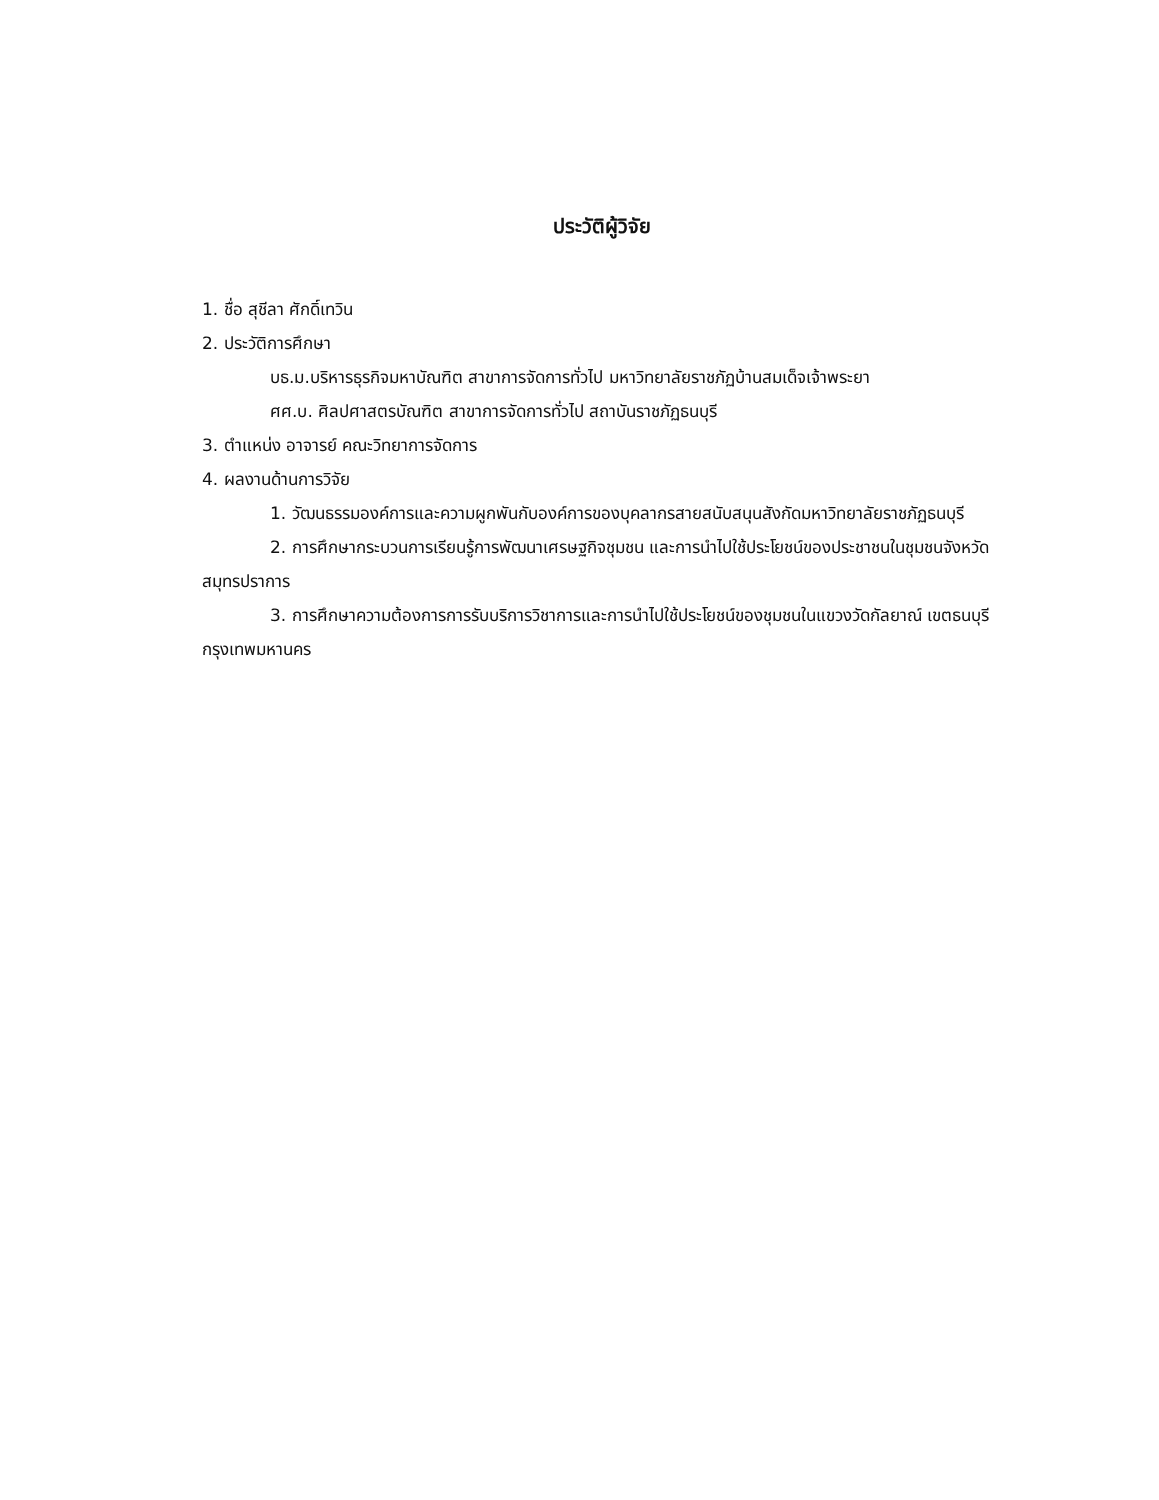ประวัติผู้วิจัย
1. ชื่อ สุชีลา ศักดิ์เทวิน
2. ประวัติการศึกษา
บธ.ม.บริหารธุรกิจมหาบัณฑิต สาขาการจัดการทั่วไป มหาวิทยาลัยราชภัฏบ้านสมเด็จเจ้าพระยา
ศศ.บ. ศิลปศาสตรบัณฑิต สาขาการจัดการทั่วไป สถาบันราชภัฏธนบุรี
3. ตำแหน่ง อาจารย์ คณะวิทยาการจัดการ
4. ผลงานด้านการวิจัย
1. วัฒนธรรมองค์การและความผูกพันกับองค์การของบุคลากรสายสนับสนุนสังกัดมหาวิทยาลัยราชภัฏธนบุรี
2. การศึกษากระบวนการเรียนรู้การพัฒนาเศรษฐกิจชุมชน และการนำไปใช้ประโยชน์ของประชาชนในชุมชนจังหวัดสมุทรปราการ
3. การศึกษาความต้องการการรับบริการวิชาการและการนำไปใช้ประโยชน์ของชุมชนในแขวงวัดกัลยาณ์ เขตธนบุรี กรุงเทพมหานคร